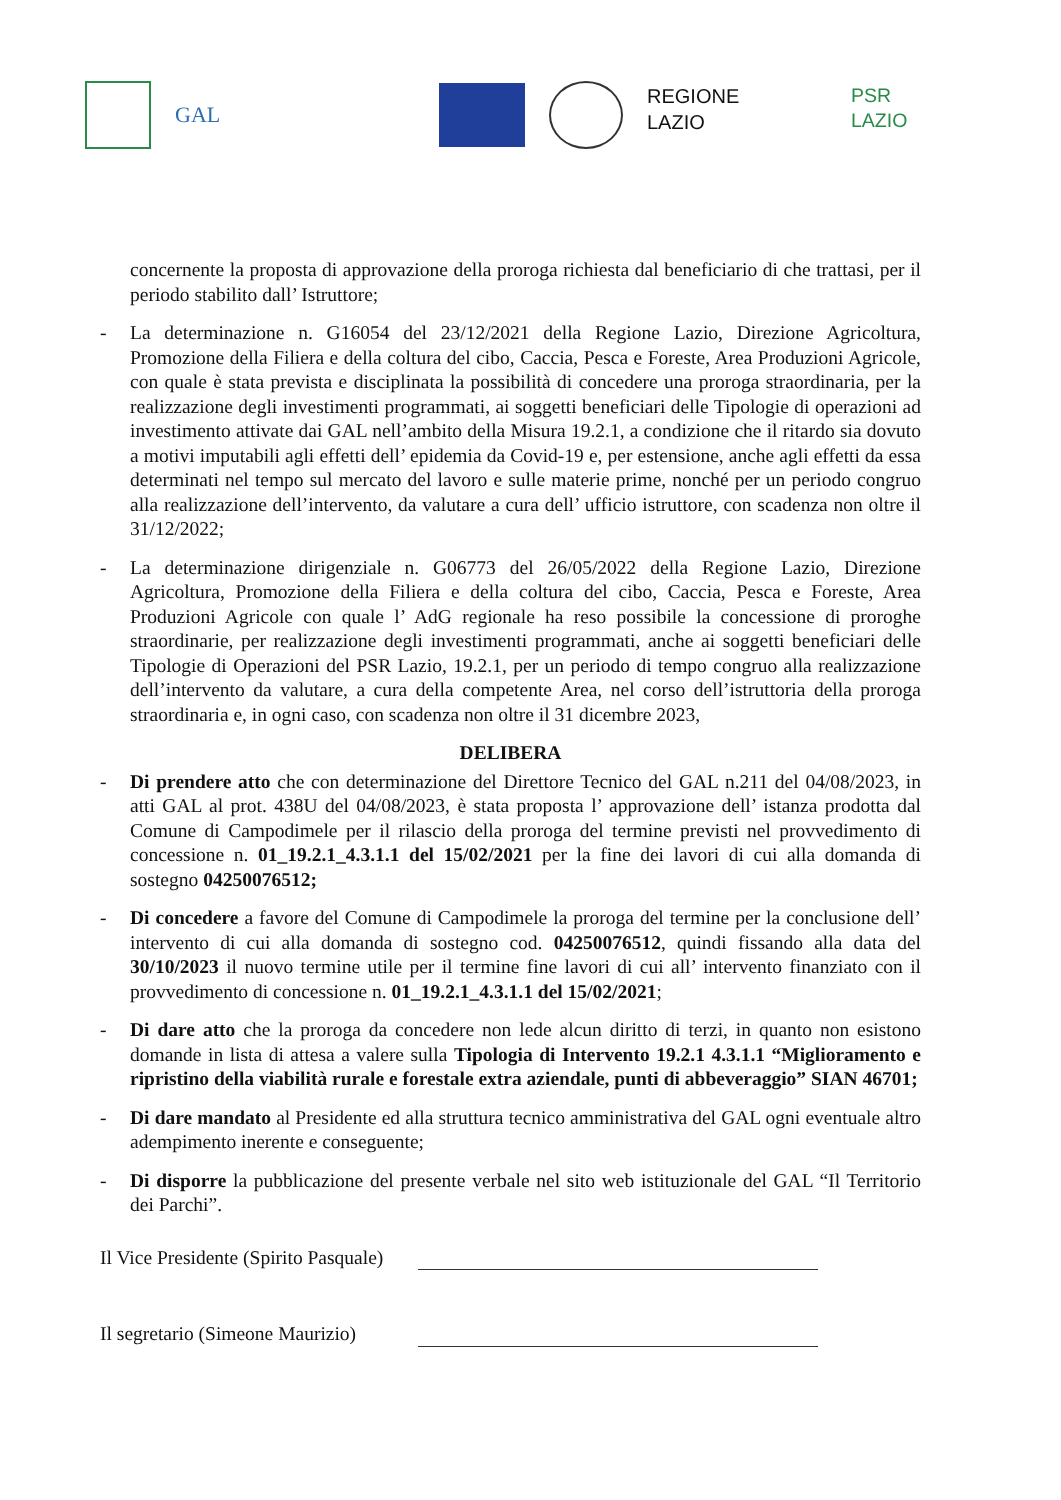GAL
REGIONE
LAZIO
PSR LAZIO
concernente la proposta di approvazione della proroga richiesta dal beneficiario di che trattasi, per il periodo stabilito dall’ Istruttore;
- La determinazione n. G16054 del 23/12/2021 della Regione Lazio, Direzione Agricoltura, Promozione della Filiera e della coltura del cibo, Caccia, Pesca e Foreste, Area Produzioni Agricole, con quale è stata prevista e disciplinata la possibilità di concedere una proroga straordinaria, per la realizzazione degli investimenti programmati, ai soggetti beneficiari delle Tipologie di operazioni ad investimento attivate dai GAL nell’ambito della Misura 19.2.1, a condizione che il ritardo sia dovuto a motivi imputabili agli effetti dell’ epidemia da Covid-19 e, per estensione, anche agli effetti da essa determinati nel tempo sul mercato del lavoro e sulle materie prime, nonché per un periodo congruo alla realizzazione dell’intervento, da valutare a cura dell’ ufficio istruttore, con scadenza non oltre il 31/12/2022;
- La determinazione dirigenziale n. G06773 del 26/05/2022 della Regione Lazio, Direzione Agricoltura, Promozione della Filiera e della coltura del cibo, Caccia, Pesca e Foreste, Area Produzioni Agricole con quale l’ AdG regionale ha reso possibile la concessione di proroghe straordinarie, per realizzazione degli investimenti programmati, anche ai soggetti beneficiari delle Tipologie di Operazioni del PSR Lazio, 19.2.1, per un periodo di tempo congruo alla realizzazione dell’intervento da valutare, a cura della competente Area, nel corso dell’istruttoria della proroga straordinaria e, in ogni caso, con scadenza non oltre il 31 dicembre 2023,
DELIBERA
- Di prendere atto che con determinazione del Direttore Tecnico del GAL n.211 del 04/08/2023, in atti GAL al prot. 438U del 04/08/2023, è stata proposta l’ approvazione dell’ istanza prodotta dal Comune di Campodimele per il rilascio della proroga del termine previsti nel provvedimento di concessione n. 01_19.2.1_4.3.1.1 del 15/02/2021 per la fine dei lavori di cui alla domanda di sostegno 04250076512;
- Di concedere a favore del Comune di Campodimele la proroga del termine per la conclusione dell’ intervento di cui alla domanda di sostegno cod. 04250076512, quindi fissando alla data del 30/10/2023 il nuovo termine utile per il termine fine lavori di cui all’ intervento finanziato con il provvedimento di concessione n. 01_19.2.1_4.3.1.1 del 15/02/2021;
- Di dare atto che la proroga da concedere non lede alcun diritto di terzi, in quanto non esistono domande in lista di attesa a valere sulla Tipologia di Intervento 19.2.1 4.3.1.1 “Miglioramento e ripristino della viabilità rurale e forestale extra aziendale, punti di abbeveraggio” SIAN 46701;
- Di dare mandato al Presidente ed alla struttura tecnico amministrativa del GAL ogni eventuale altro adempimento inerente e conseguente;
- Di disporre la pubblicazione del presente verbale nel sito web istituzionale del GAL “Il Territorio dei Parchi”.
Il Vice Presidente (Spirito Pasquale)
Il segretario (Simeone Maurizio)